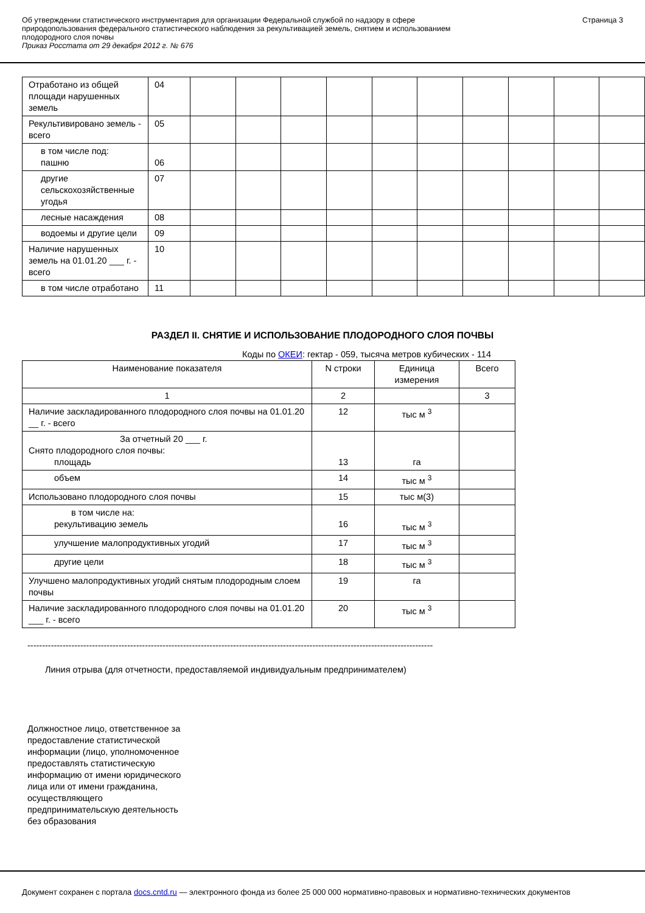Об утверждении статистического инструментария для организации Федеральной службой по надзору в сфере
природопользования федерального статистического наблюдения за рекультивацией земель, снятием и использованием
плодородного слоя почвы
Приказ Росстата от 29 декабря 2012 г. № 676
Страница 3
| Отработано из общей площади нарушенных земель | 04 | | | | | | | | | | |
| Рекультивировано земель - всего | 05 | | | | | | | | | | |
| в том числе под: пашню | 06 | | | | | | | | | | |
| другие сельскохозяйственные угодья | 07 | | | | | | | | | | |
| лесные насаждения | 08 | | | | | | | | | | |
| водоемы и другие цели | 09 | | | | | | | | | | |
| Наличие нарушенных земель на 01.01.20 ___ г. - всего | 10 | | | | | | | | | | |
| в том числе отработано | 11 | | | | | | | | | | |
РАЗДЕЛ II. СНЯТИЕ И ИСПОЛЬЗОВАНИЕ ПЛОДОРОДНОГО СЛОЯ ПОЧВЫ
Коды по ОКЕИ: гектар - 059, тысяча метров кубических - 114
| Наименование показателя | N строки | Единица измерения | Всего |
| --- | --- | --- | --- |
| 1 | 2 | | 3 |
| Наличие заскладированного плодородного слоя почвы на 01.01.20 __ г. - всего | 12 | тыс м <sup>3</sup> | |
| За отчетный 20 ___ г. Снято плодородного слоя почвы: площадь | 13 | га | |
| объем | 14 | тыс м <sup>3</sup> | |
| Использовано плодородного слоя почвы | 15 | тыс м(3) | |
| в том числе на: рекультивацию земель | 16 | тыс м <sup>3</sup> | |
| улучшение малопродуктивных угодий | 17 | тыс м <sup>3</sup> | |
| другие цели | 18 | тыс м <sup>3</sup> | |
| Улучшено малопродуктивных угодий снятым плодородным слоем почвы | 19 | га | |
| Наличие заскладированного плодородного слоя почвы на 01.01.20 ___ г. - всего | 20 | тыс м <sup>3</sup> | |
------------------------------------------------------------------------------------------------------------------------------------------
Линия отрыва (для отчетности, предоставляемой индивидуальным предпринимателем)
Должностное лицо, ответственное за предоставление статистической информации (лицо, уполномоченное предоставлять статистическую информацию от имени юридического лица или от имени гражданина, осуществляющего предпринимательскую деятельность без образования
Документ сохранен с портала docs.cntd.ru — электронного фонда из более 25 000 000 нормативно-правовых и нормативно-технических документов